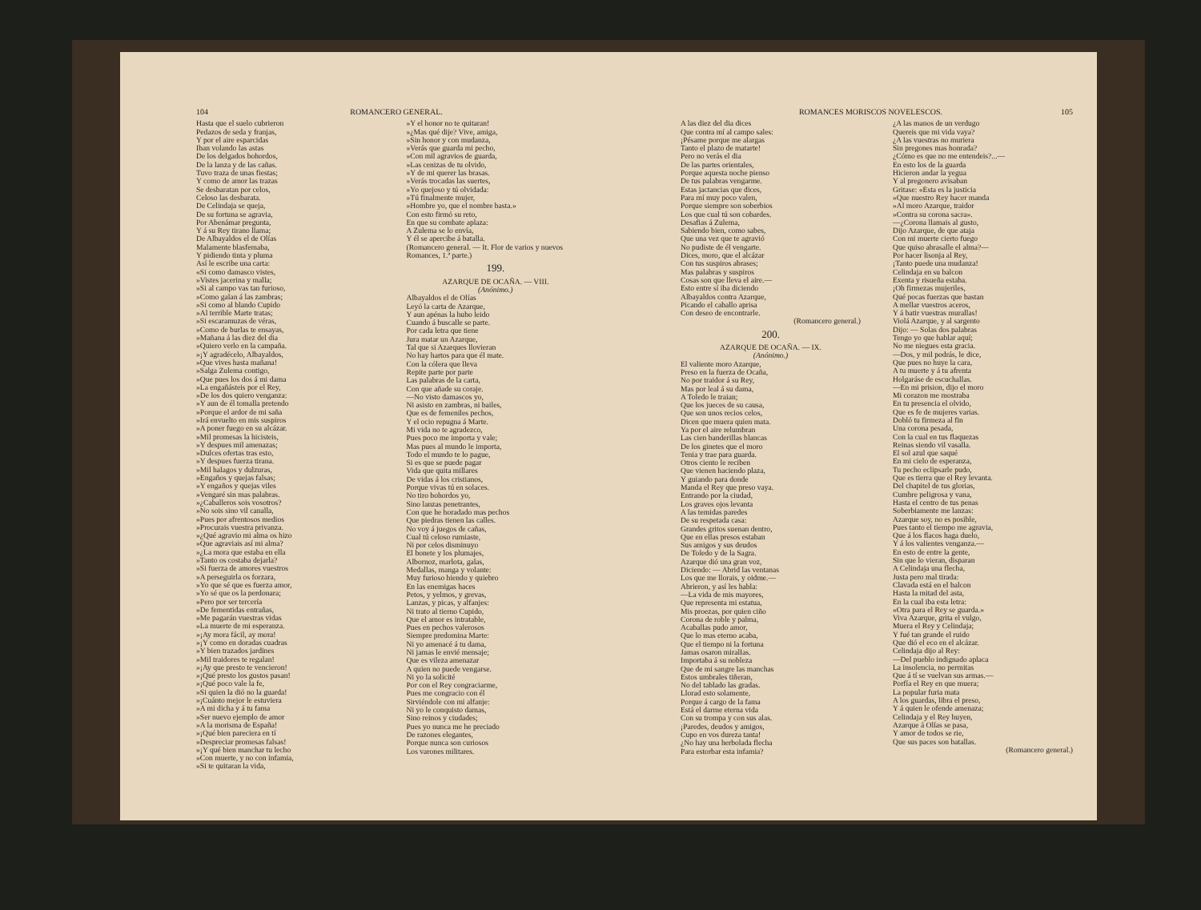104 ROMANCERO GENERAL.
Hasta que el suelo cubrieron
Pedazos de seda y franjas,
Y por el aire esparcidas
Iban volando las astas
De los delgados bohordos,
De la lanza y de las cañas.
Tuvo traza de unas fiestas;
Y como de amor las trazas
Se desbaratan por celos,
Celoso las desbarata.
De Celindaja se queja,
De su fortuna se agravia,
Por Abenámar pregunta,
Y á su Rey tirano llama;
De Albayaldos el de Olías
Malamente blasfemaba,
Y pidiendo tinta y pluma
Así le escribe una carta:
«Si como damasco vistes,
»Vistes jacerina y malla;
»Si al campo vas tan furioso,
»Como galan á las zambras;
»Si como al blando Cupido
»Al terrible Marte tratas;
»Si escaramuzas de véras,
»Como de burlas te ensayas,
»Mañana á las diez del dia
»Quiero verlo en la campaña.
»¡Y agradécelo, Albayaldos,
»Que vives hasta mañana!
»Salga Zulema contigo,
»Que pues los dos á mi dama
»La engañásteis por el Rey,
»De los dos quiero venganza:
»Y aun de él tomalla pretendo
»Porque el ardor de mi saña
»Irá envuelto en mis suspiros
»A poner fuego en su alcázar.
»Mil promesas la hicisteis,
»Y despues mil amenazas;
»Dulces ofertas tras esto,
»Y despues fuerza tirana.
»Mil halagos y dulzuras,
»Engaños y quejas falsas;
»Y engaños y quejas viles
»Vengaré sin mas palabras.
»¿Caballeros sois vosotros?
»No sois sino vil canalla,
»Pues por afrentosos medios
»Procurais vuestra privanza.
»¿Qué agravio mi alma os hizo
»Que agraviais así mi alma?
»¿La mora que estaba en ella
»Tanto os costaba dejarla?
»Si fuerza de amores vuestros
»A perseguirla os forzara,
»Yo que sé que es fuerza amor,
»Yo sé que os la perdonara;
»Pero por ser tercería
»De fementidas entrañas,
»Me pagarán vuestras vidas
»La muerte de mi esperanza.
»¡Ay mora fácil, ay mora!
»¡Y como en doradas cuadras
»Y bien trazados jardines
»Mil traidores te regalan!
»¡Ay que presto te vencieron!
»¡Qué presto los gustos pasan!
»¡Qué poco vale la fe,
»Si quien la dió no la guarda!
»¡Cuánto mejor le estuviera
»A mi dicha y á tu fama
»Ser nuevo ejemplo de amor
»A la morisma de España!
»¡Qué bien pareciera en tí
»Despreciar promesas falsas!
»¡Y qué bien manchar tu lecho
»Con muerte, y no con infamia,
»Si te quitaran la vida,
»Y el honor no te quitaran!
»¿Mas qué dije? Vive, amiga,
»Sin honor y con mudanza,
»Verás que guarda mi pecho,
»Con mil agravios de guarda,
»Las cenizas de tu olvido,
»Y de mi querer las brasas.
»Verás trocadas las suertes,
»Yo quejoso y tú olvidada:
»Tú finalmente mujer,
»Hombre yo, que el nombre basta.»
Con esto firmó su reto,
En que su combate aplaza:
A Zulema se lo envía,
Y él se apercibe á batalla.
(Romancero general. — It. Flor de varios y nuevos Romances, 1.ª parte.)
199.
AZARQUE DE OCAÑA. — VIII.
(Anónimo.)
Albayaldos el de Olías
Leyó la carta de Azarque,
Y aun apénas la hubo leido
Cuando á buscalle se parte.
Por cada letra que tiene
Jura matar un Azarque,
Tal que si Azarques llovieran
No hay hartos para que él mate.
Con la cólera que lleva
Repite parte por parte
Las palabras de la carta,
Con que añade su coraje.
—No visto damascos yo,
Ni asisto en zambras, ni bailes,
Que es de femeniles pechos,
Y el ocio repugna á Marte.
Mi vida no te agradezco,
Pues poco me importa y vale;
Mas pues al mundo le importa,
Todo el mundo te lo pague,
Si es que se puede pagar
Vida que quita millares
De vidas á los cristianos,
Porque vivas tú en solaces.
No tiro bohordos yo,
Sino lanzas penetrantes,
Con que he horadado mas pechos
Que piedras tienen las calles.
No voy á juegos de cañas,
Cual tú celoso rumiaste,
Ni por celos disminuyo
El bonete y los plumajes,
Albornoz, marlota, galas,
Medallas, manga y volante:
Muy furioso hiendo y quiebro
En las enemigas haces
Petos, y yelmos, y grevas,
Lanzas, y picas, y alfanjes:
Ni trato al tierno Cupido,
Que el amor es intratable,
Pues en pechos valerosos
Siempre predomina Marte:
Ni yo amenacé á tu dama,
Ni jamas le envié mensaje;
Que es vileza amenazar
A quien no puede vengarse.
Ni yo la solicité
Por con el Rey congraciarme,
Pues me congracio con él
Sirviéndole con mi alfanje:
Ni yo le conquisto damas,
Sino reinos y ciudades;
Pues yo nunca me he preciado
De razones elegantes,
Porque nunca son curiosos
Los varones militares.
ROMANCES MORISCOS NOVELESCOS. 105
A las diez del dia dices
Que contra mí al campo sales:
¡Pésame porque me alargas
Tanto el plazo de matarte!
Pero no verás el dia
De las partes orientales,
Porque aquesta noche pienso
De tus palabras vengarme.
Estas jactancias que dices,
Para mí muy poco valen,
Porque siempre son soberbios
Los que cual tú son cobardes.
Desafias á Zulema,
Sabiendo bien, como sabes,
Que una vez que te agravió
No pudiste de él vengarte.
Dices, moro, que el alcázar
Con tus suspiros abrases;
Mas palabras y suspiros
Cosas son que lleva el aire.—
Esto entre sí iba diciendo
Albayaldos contra Azarque,
Picando el caballo aprisa
Con deseo de encontrarle.
(Romancero general.)
200.
AZARQUE DE OCAÑA. — IX.
(Anónimo.)
El valiente moro Azarque,
Preso en la fuerza de Ocaña,
No por traidor á su Rey,
Mas por leal á su dama,
A Toledo le traian;
Que los jueces de su causa,
Que son unos recios celos,
Dicen que muera quien mata.
Ya por el aire relumbran
Las cien banderillas blancas
De los ginetes que el moro
Tenia y trae para guarda.
Otros ciento le reciben
Que vienen haciendo plaza,
Y guiando para donde
Manda el Rey que preso vaya.
Entrando por la ciudad,
Los graves ojos levanta
A las temidas paredes
De su respetada casa:
Grandes gritos suenan dentro,
Que en ellas presos estaban
Sus amigos y sus deudos
De Toledo y de la Sagra.
Azarque dió una gran voz,
Diciendo: — Abrid las ventanas
Los que me llorais, y oidme.—
Abrieron, y así les habla:
—La vida de mis mayores,
Que representa mi estatua,
Mis proezas, por quien ciño
Corona de roble y palma,
Acaballas pudo amor,
Que lo mas eterno acaba,
Que el tiempo ni la fortuna
Jamas osaron miralIas.
Importaba á su nobleza
Que de mi sangre las manchas
Estos umbrales tiñeran,
No del tablado las gradas.
Llorad esto solamente,
Porque á cargo de la fama
Está el darme eterna vida
Con su trompa y con sus alas.
¡Paredes, deudos y amigos,
Cupo en vos dureza tanta!
¿No hay una herbolada flecha
Para estorbar esta infamia?
¿A las manos de un verdugo
Quereis que mi vida vaya?
¿A las vuestras no muriera
Sin pregones mas honrada?
¿Cómo es que no me entendeis?...—
En esto los de la guarda
Hicieron andar la yegua
Y al pregonero avisaban
Gritase: «Esta es la justicia
»Que nuestro Rey hacer manda
»Al moro Azarque, traidor
»Contra su corona sacra».
—¿Corona llamais al gusto,
Dijo Azarque, de que ataja
Con mi muerte cierto fuego
Que quiso abrasalle el alma?—
Por hacer lisonja al Rey,
¡Tanto puede una mudanza!
Celindaja en su balcon
Exenta y risueña estaba.
¡Oh firmezas mujeriles,
Qué pocas fuerzas que bastan
A mellar vuestros aceros,
Y á batir vuestras murallas!
Violá Azarque, y al sargento
Dijo: — Solas dos palabras
Tengo yo que hablar aquí;
No me niegues esta gracia.
—Dos, y mil podrás, le dice,
Que pues no huye la cara,
A tu muerte y á tu afrenta
Holgaráse de escuchallas.
—En mi prision, dijo el moro
Mi corazon me mostraba
En tu presencia el olvido,
Que es fe de mujeres varias.
Dobló tu firmeza al fin
Una corona pesada,
Con la cual en tus flaquezas
Reinas siendo vil vasalla.
El sol azul que saqué
En mi cielo de esperanza,
Tu pecho eclipsarle pudo,
Que es tierra que el Rey levanta.
Del chapitel de tus glorias,
Cumbre peligrosa y vana,
Hasta el centro de tus penas
Soberbiamente me lanzas:
Azarque soy, no es posible,
Pues tanto el tiempo me agravia,
Que á los flacos haga duelo,
Y á los valientes venganza.—
En esto de entre la gente,
Sin que lo vieran, disparan
A Celindaja una flecha,
Justa pero mal tirada:
Clavada está en el balcon
Hasta la mitad del asta,
En la cual iba esta letra:
«Otra para el Rey se guarda.»
Viva Azarque, grita el vulgo,
Muera el Rey y Celindaja;
Y fué tan grande el ruido
Que dió el eco en el alcázar.
Celindaja dijo al Rey:
—Del pueblo indignado aplaca
La insolencia, no permitas
Que á tí se vuelvan sus armas.—
Porfía el Rey en que muera;
La popular furia mata
A los guardas, libra el preso,
Y á quien le ofende amenaza;
Celindaja y el Rey huyen,
Azarque á Olías se pasa,
Y amor de todos se rie,
Que sus paces son batallas.
(Romancero general.)